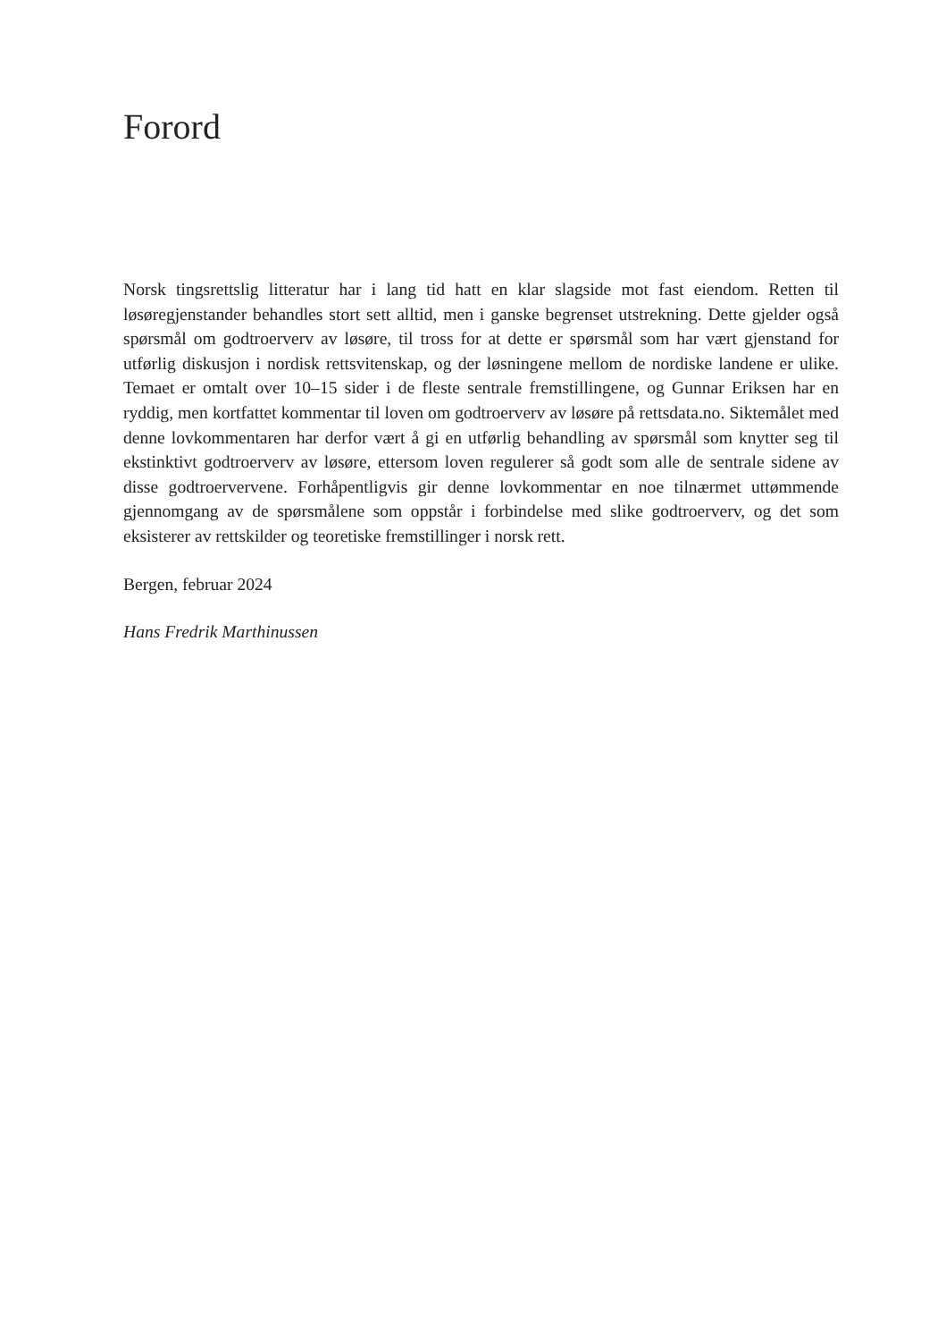Forord
Norsk tingsrettslig litteratur har i lang tid hatt en klar slagside mot fast eiendom. Retten til løsøregjenstander behandles stort sett alltid, men i ganske begrenset utstrekning. Dette gjelder også spørsmål om godtroerverv av løsøre, til tross for at dette er spørsmål som har vært gjenstand for utførlig diskusjon i nordisk rettsvitenskap, og der løsningene mellom de nordiske landene er ulike. Temaet er omtalt over 10–15 sider i de fleste sentrale fremstillingene, og Gunnar Eriksen har en ryddig, men kortfattet kommentar til loven om godtroerverv av løsøre på rettsdata.no. Siktemålet med denne lovkommentaren har derfor vært å gi en utførlig behandling av spørsmål som knytter seg til ekstinktivt godtroerverv av løsøre, ettersom loven regulerer så godt som alle de sentrale sidene av disse godtroervervene. Forhåpentligvis gir denne lovkommentar en noe tilnærmet uttømmende gjennomgang av de spørsmålene som oppstår i forbindelse med slike godtroerverv, og det som eksisterer av rettskilder og teoretiske fremstillinger i norsk rett.
Bergen, februar 2024
Hans Fredrik Marthinussen